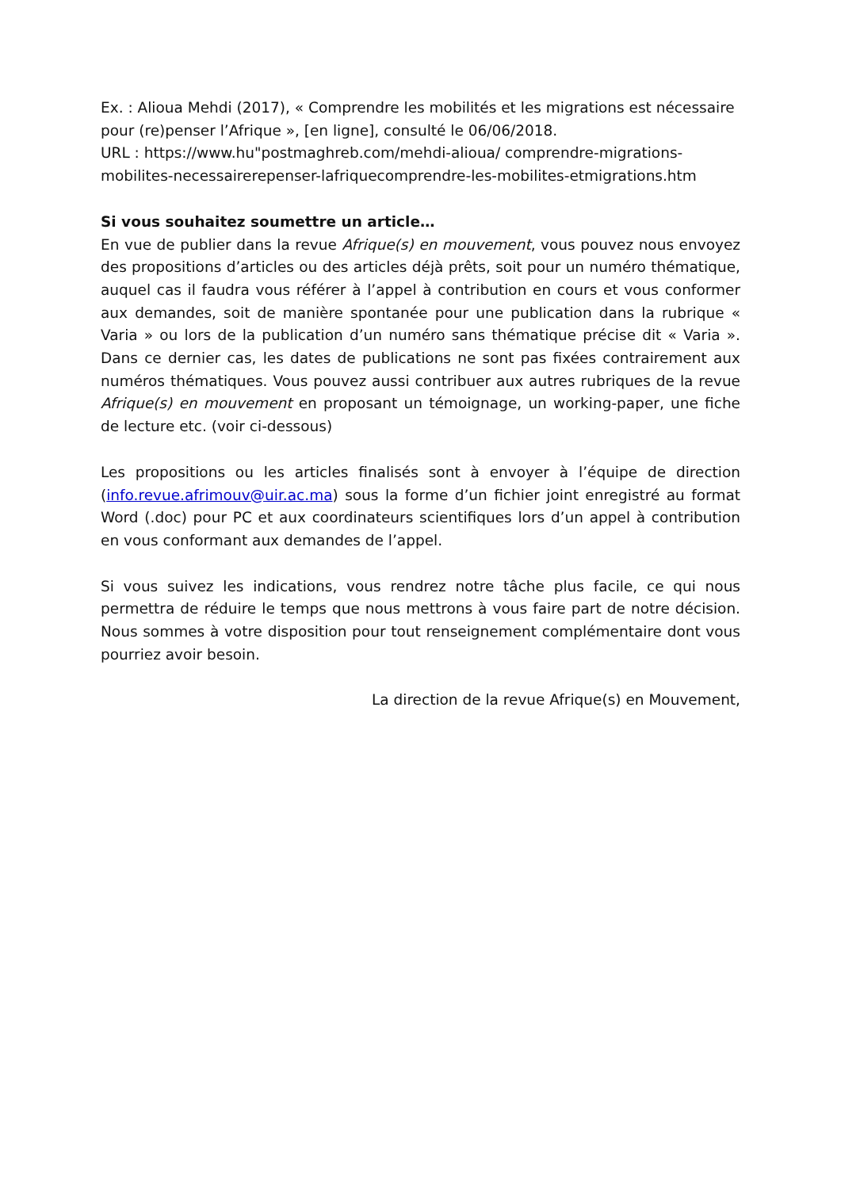Ex. : Alioua Mehdi (2017), « Comprendre les mobilités et les migrations est nécessaire pour (re)penser l’Afrique », [en ligne], consulté le 06/06/2018.
URL : https://www.hu"postmaghreb.com/mehdi-alioua/ comprendre-migrations-mobilites-necessairerepenser-lafriquecomprendre-les-mobilites-etmigrations.htm
Si vous souhaitez soumettre un article…
En vue de publier dans la revue Afrique(s) en mouvement, vous pouvez nous envoyez des propositions d’articles ou des articles déjà prêts, soit pour un numéro thématique, auquel cas il faudra vous référer à l’appel à contribution en cours et vous conformer aux demandes, soit de manière spontanée pour une publication dans la rubrique « Varia » ou lors de la publication d’un numéro sans thématique précise dit « Varia ». Dans ce dernier cas, les dates de publications ne sont pas fixées contrairement aux numéros thématiques. Vous pouvez aussi contribuer aux autres rubriques de la revue Afrique(s) en mouvement en proposant un témoignage, un working-paper, une fiche de lecture etc. (voir ci-dessous)
Les propositions ou les articles finalisés sont à envoyer à l’équipe de direction (info.revue.afrimouv@uir.ac.ma) sous la forme d’un fichier joint enregistré au format Word (.doc) pour PC et aux coordinateurs scientifiques lors d’un appel à contribution en vous conformant aux demandes de l’appel.
Si vous suivez les indications, vous rendrez notre tâche plus facile, ce qui nous permettra de réduire le temps que nous mettrons à vous faire part de notre décision. Nous sommes à votre disposition pour tout renseignement complémentaire dont vous pourriez avoir besoin.
La direction de la revue Afrique(s) en Mouvement,